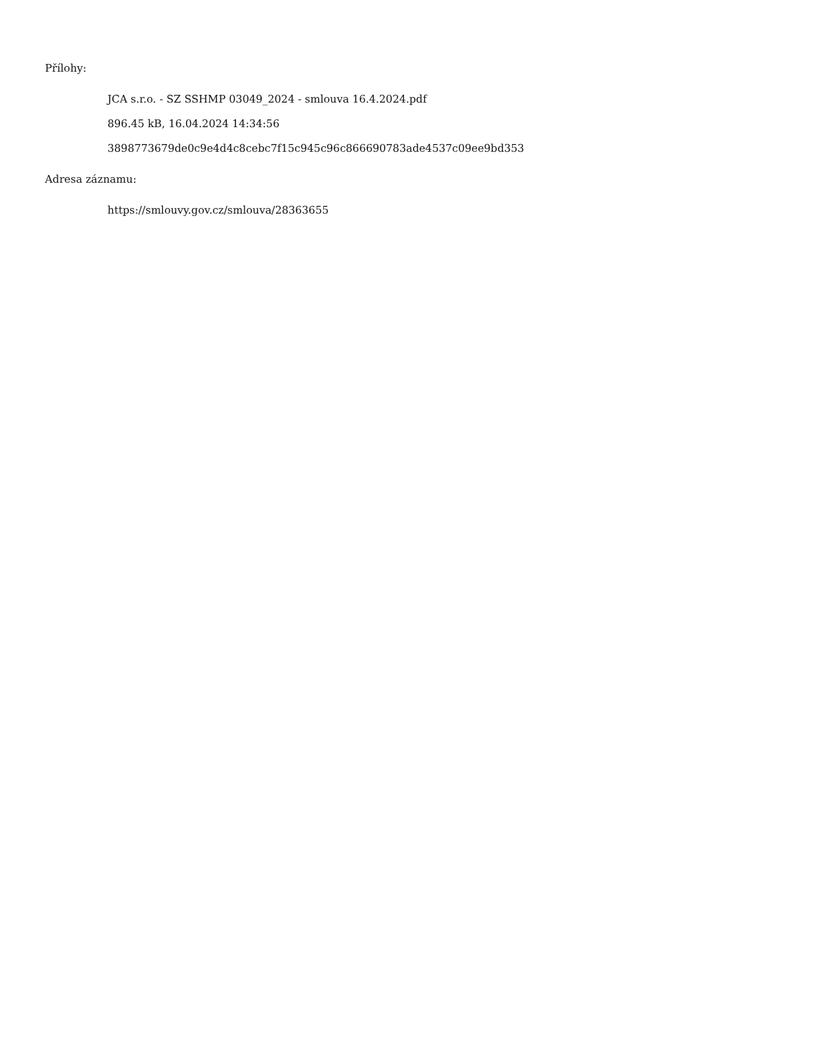Přílohy:
JCA s.r.o. - SZ SSHMP 03049_2024 - smlouva 16.4.2024.pdf
896.45 kB, 16.04.2024 14:34:56
3898773679de0c9e4d4c8cebc7f15c945c96c866690783ade4537c09ee9bd353
Adresa záznamu:
https://smlouvy.gov.cz/smlouva/28363655